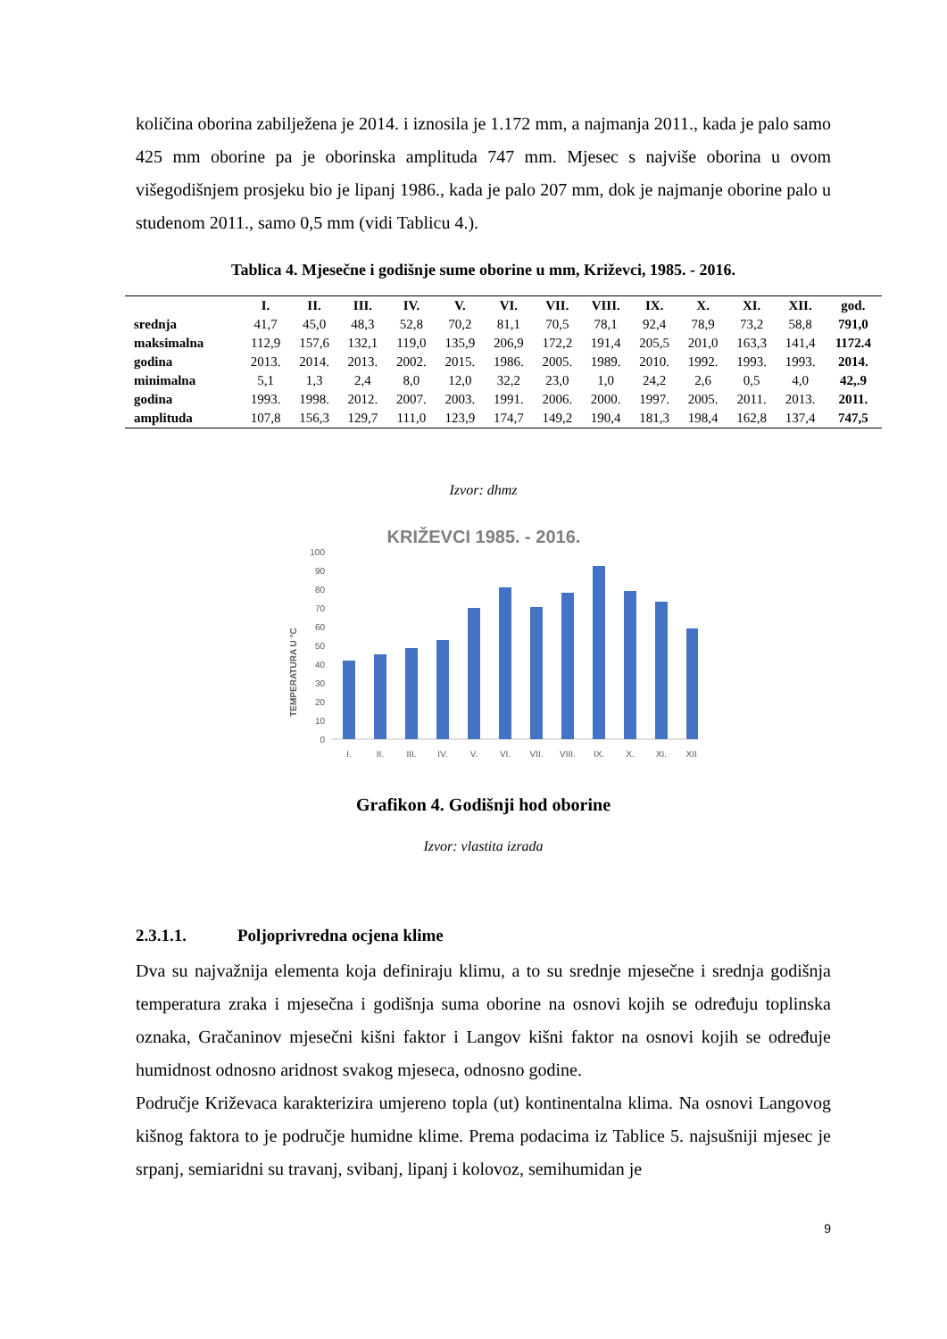količina oborina zabilježena je 2014. i iznosila je 1.172 mm, a najmanja 2011., kada je palo samo 425 mm oborine pa je oborinska amplituda 747 mm. Mjesec s najviše oborina u ovom višegodišnjem prosjeku bio je lipanj 1986., kada je palo 207 mm, dok je najmanje oborine palo u studenom 2011., samo 0,5 mm (vidi Tablicu 4.).
Tablica 4. Mjesečne i godišnje sume oborine u mm, Križevci, 1985. - 2016.
| | I. | II. | III. | IV. | V. | VI. | VII. | VIII. | IX. | X. | XI. | XII. | god. |
| --- | --- | --- | --- | --- | --- | --- | --- | --- | --- | --- | --- | --- | --- |
| srednja | 41,7 | 45,0 | 48,3 | 52,8 | 70,2 | 81,1 | 70,5 | 78,1 | 92,4 | 78,9 | 73,2 | 58,8 | 791,0 |
| maksimalna | 112,9 | 157,6 | 132,1 | 119,0 | 135,9 | 206,9 | 172,2 | 191,4 | 205,5 | 201,0 | 163,3 | 141,4 | 1172.4 |
| godina | 2013. | 2014. | 2013. | 2002. | 2015. | 1986. | 2005. | 1989. | 2010. | 1992. | 1993. | 1993. | 2014. |
| minimalna | 5,1 | 1,3 | 2,4 | 8,0 | 12,0 | 32,2 | 23,0 | 1,0 | 24,2 | 2,6 | 0,5 | 4,0 | 42,.9 |
| godina | 1993. | 1998. | 2012. | 2007. | 2003. | 1991. | 2006. | 2000. | 1997. | 2005. | 2011. | 2013. | 2011. |
| amplituda | 107,8 | 156,3 | 129,7 | 111,0 | 123,9 | 174,7 | 149,2 | 190,4 | 181,3 | 198,4 | 162,8 | 137,4 | 747,5 |
Izvor: dhmz
KRIŽEVCI 1985. - 2016.
TEMPERATURA U °C
0
10
20
30
40
50
60
70
80
90
100
I.
II.
III.
IV.
V.
VI.
VII.
VIII.
IX.
X.
XI.
XII.
Grafikon 4. Godišnji hod oborine
Izvor: vlastita izrada
2.3.1.1. Poljoprivredna ocjena klime
Dva su najvažnija elementa koja definiraju klimu, a to su srednje mjesečne i srednja godišnja temperatura zraka i mjesečna i godišnja suma oborine na osnovi kojih se određuju toplinska oznaka, Gračaninov mjesečni kišni faktor i Langov kišni faktor na osnovi kojih se određuje humidnost odnosno aridnost svakog mjeseca, odnosno godine.
Područje Križevaca karakterizira umjereno topla (ut) kontinentalna klima. Na osnovi Langovog kišnog faktora to je područje humidne klime. Prema podacima iz Tablice 5. najsušniji mjesec je srpanj, semiaridni su travanj, svibanj, lipanj i kolovoz, semihumidan je
9